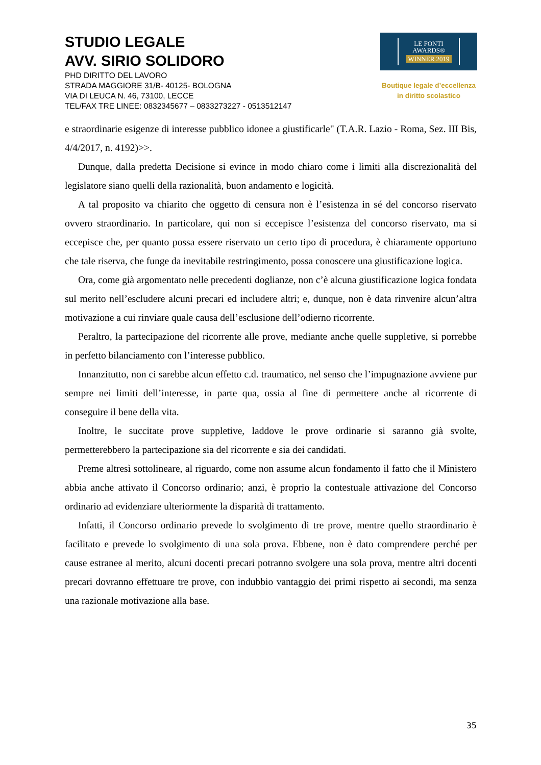STUDIO LEGALE
AVV. SIRIO SOLIDORO
PHD DIRITTO DEL LAVORO
STRADA MAGGIORE 31/B- 40125- BOLOGNA
VIA DI LEUCA N. 46, 73100, LECCE
TEL/FAX TRE LINEE: 0832345677 – 0833273227 - 0513512147
LE FONTI
AWARDS®
WINNER 2019
Boutique legale d’eccellenza
in diritto scolastico
e straordinarie esigenze di interesse pubblico idonee a giustificarle" (T.A.R. Lazio - Roma, Sez. III Bis, 4/4/2017, n. 4192)>>.
Dunque, dalla predetta Decisione si evince in modo chiaro come i limiti alla discrezionalità del legislatore siano quelli della razionalità, buon andamento e logicità.
A tal proposito va chiarito che oggetto di censura non è l’esistenza in sé del concorso riservato ovvero straordinario. In particolare, qui non si eccepisce l’esistenza del concorso riservato, ma si eccepisce che, per quanto possa essere riservato un certo tipo di procedura, è chiaramente opportuno che tale riserva, che funge da inevitabile restringimento, possa conoscere una giustificazione logica.
Ora, come già argomentato nelle precedenti doglianze, non c’è alcuna giustificazione logica fondata sul merito nell’escludere alcuni precari ed includere altri; e, dunque, non è data rinvenire alcun’altra motivazione a cui rinviare quale causa dell’esclusione dell’odierno ricorrente.
Peraltro, la partecipazione del ricorrente alle prove, mediante anche quelle suppletive, si porrebbe in perfetto bilanciamento con l’interesse pubblico.
Innanzitutto, non ci sarebbe alcun effetto c.d. traumatico, nel senso che l’impugnazione avviene pur sempre nei limiti dell’interesse, in parte qua, ossia al fine di permettere anche al ricorrente di conseguire il bene della vita.
Inoltre, le succitate prove suppletive, laddove le prove ordinarie si saranno già svolte, permetterebbero la partecipazione sia del ricorrente e sia dei candidati.
Preme altresì sottolineare, al riguardo, come non assume alcun fondamento il fatto che il Ministero abbia anche attivato il Concorso ordinario; anzi, è proprio la contestuale attivazione del Concorso ordinario ad evidenziare ulteriormente la disparità di trattamento.
Infatti, il Concorso ordinario prevede lo svolgimento di tre prove, mentre quello straordinario è facilitato e prevede lo svolgimento di una sola prova. Ebbene, non è dato comprendere perché per cause estranee al merito, alcuni docenti precari potranno svolgere una sola prova, mentre altri docenti precari dovranno effettuare tre prove, con indubbio vantaggio dei primi rispetto ai secondi, ma senza una razionale motivazione alla base.
35